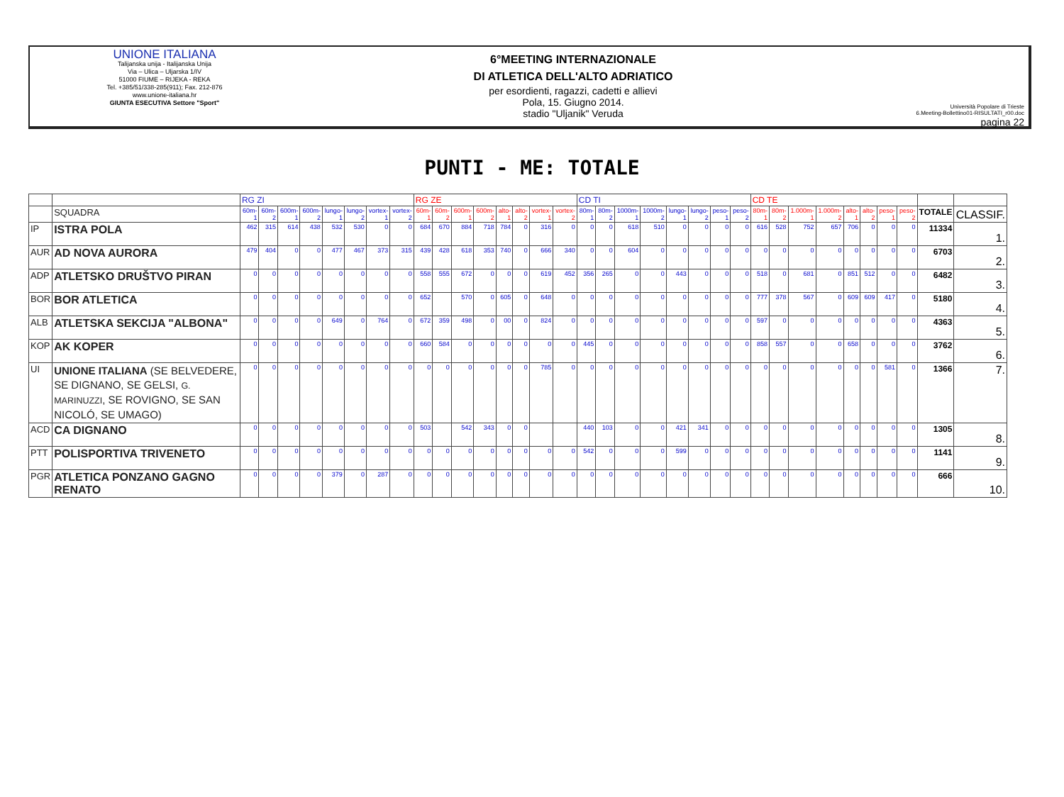UNIONE ITALIANA
Talijanska unija - Italijanska Unija
Via – Ulica – Uljarska 1/IV
51000 FIUME – RIJEKA - REKA
Tel. +385/51/338-285(911); Fax. 212-876
www.unione-italiana.hr
GIUNTA ESECUTIVA Settore "Sport"
6°MEETING INTERNAZIONALE
DI ATLETICA DELL'ALTO ADRIATICO
per esordienti, ragazzi, cadetti e allievi
Pola, 15. Giugno 2014.
stadio "Uljanik" Veruda
Università Popolare di Trieste
6.Meeting-Bollettino01-RISULTATI_r00.doc
pagina 22
PUNTI - ME: TOTALE
| | | RG ZI | | | | | | | | RG ZE | | | | | | | | CD TI | | | | | | | | CD TE | | | | | | | | | |
| | SQUADRA | 60m-1 | 60m-2 | 600m-1 | 600m-2 | lungo-1 | lungo-2 | vortex-1 | vortex-2 | 60m-1 | 60m-2 | 600m-1 | 600m-2 | alto-1 | alto-2 | vortex-1 | vortex-2 | 80m-1 | 80m-2 | 1000m-1 | 1000m-2 | lungo-1 | lungo-2 | peso-1 | peso-2 | 80m-1 | 80m-2 | 1.000m-1 | 1.000m-2 | alto-1 | alto-2 | peso-1 | peso-2 | TOTALE | CLASSIF. |
| IP | ISTRA POLA | 462 | 315 | 614 | 438 | 532 | 530 | 0 | 0 | 684 | 670 | 884 | 718 | 784 | 0 | 316 | 0 | 0 | 0 | 618 | 510 | 0 | 0 | 0 | 0 | 616 | 528 | 752 | 657 | 706 | 0 | 0 | 0 | 11334 | 1. |
| AUR | AD NOVA AURORA | 479 | 404 | 0 | 0 | 477 | 467 | 373 | 315 | 439 | 428 | 618 | 353 | 740 | 0 | 666 | 340 | 0 | 0 | 604 | 0 | 0 | 0 | 0 | 0 | 0 | 0 | 0 | 0 | 0 | 0 | 0 | 0 | 6703 | 2. |
| ADP | ATLETSKO DRUŠTVO PIRAN | 0 | 0 | 0 | 0 | 0 | 0 | 0 | 0 | 558 | 555 | 672 | 0 | 0 | 0 | 619 | 452 | 356 | 265 | 0 | 0 | 443 | 0 | 0 | 0 | 518 | 0 | 681 | 0 | 851 | 512 | 0 | 0 | 6482 | 3. |
| BOR | BOR ATLETICA | 0 | 0 | 0 | 0 | 0 | 0 | 0 | 0 | 652 | | 570 | 0 | 605 | 0 | 648 | 0 | 0 | 0 | 0 | 0 | 0 | 0 | 0 | 0 | 777 | 378 | 567 | 0 | 609 | 609 | 417 | 0 | 5180 | 4. |
| ALB | ATLETSKA SEKCIJA "ALBONA" | 0 | 0 | 0 | 0 | 649 | 0 | 764 | 0 | 672 | 359 | 498 | 0 | 00 | 0 | 824 | 0 | 0 | 0 | 0 | 0 | 0 | 0 | 0 | 0 | 597 | 0 | 0 | 0 | 0 | 0 | 0 | 0 | 4363 | 5. |
| KOP | AK KOPER | 0 | 0 | 0 | 0 | 0 | 0 | 0 | 0 | 660 | 584 | 0 | 0 | 0 | 0 | 0 | 0 | 445 | 0 | 0 | 0 | 0 | 0 | 0 | 0 | 858 | 557 | 0 | 0 | 658 | 0 | 0 | 0 | 3762 | 6. |
| UI | UNIONE ITALIANA (SE BELVEDERE, SE DIGNANO, SE GELSI, G. MARINUZZI , SE ROVIGNO, SE SAN NICOLÓ, SE UMAGO) | 0 | 0 | 0 | 0 | 0 | 0 | 0 | 0 | 0 | 0 | 0 | 0 | 0 | 0 | 785 | 0 | 0 | 0 | 0 | 0 | 0 | 0 | 0 | 0 | 0 | 0 | 0 | 0 | 0 | 0 | 581 | 0 | 1366 | 7. |
| ACD | CA DIGNANO | 0 | 0 | 0 | 0 | 0 | 0 | 0 | 0 | 503 | | 542 | 343 | 0 | 0 | | | 440 | 103 | 0 | 0 | 421 | 341 | 0 | 0 | 0 | 0 | 0 | 0 | 0 | 0 | 0 | 0 | 1305 | 8. |
| PTT | POLISPORTIVA TRIVENETO | 0 | 0 | 0 | 0 | 0 | 0 | 0 | 0 | 0 | 0 | 0 | 0 | 0 | 0 | 0 | 0 | 542 | 0 | 0 | 0 | 599 | 0 | 0 | 0 | 0 | 0 | 0 | 0 | 0 | 0 | 0 | 0 | 1141 | 9. |
| PGR | ATLETICA PONZANO GAGNO RENATO | 0 | 0 | 0 | 0 | 379 | 0 | 287 | 0 | 0 | 0 | 0 | 0 | 0 | 0 | 0 | 0 | 0 | 0 | 0 | 0 | 0 | 0 | 0 | 0 | 0 | 0 | 0 | 0 | 0 | 0 | 0 | 0 | 666 | 10. |